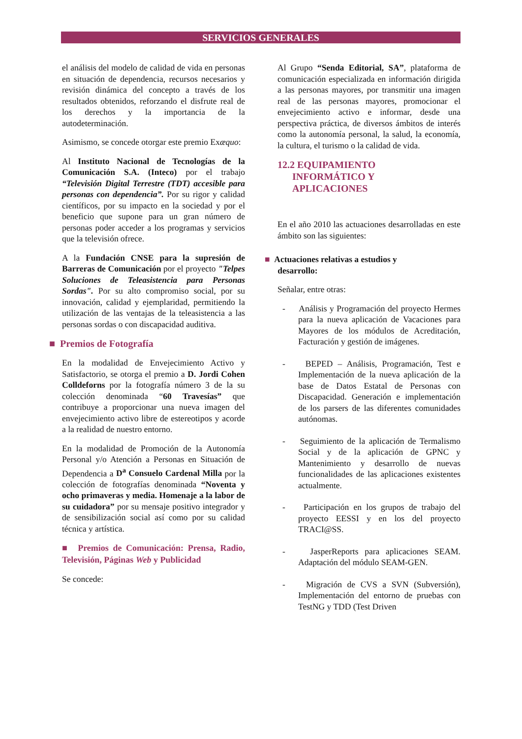SERVICIOS GENERALES
el análisis del modelo de calidad de vida en personas en situación de dependencia, recursos necesarios y revisión dinámica del concepto a través de los resultados obtenidos, reforzando el disfrute real de los derechos y la importancia de la autodeterminación.
Asimismo, se concede otorgar este premio Exæquo:
Al Instituto Nacional de Tecnologías de la Comunicación S.A. (Inteco) por el trabajo “Televisión Digital Terrestre (TDT) accesible para personas con dependencia”. Por su rigor y calidad científicos, por su impacto en la sociedad y por el beneficio que supone para un gran número de personas poder acceder a los programas y servicios que la televisión ofrece.
A la Fundación CNSE para la supresión de Barreras de Comunicación por el proyecto "Telpes Soluciones de Teleasistencia para Personas Sordas". Por su alto compromiso social, por su innovación, calidad y ejemplaridad, permitiendo la utilización de las ventajas de la teleasistencia a las personas sordas o con discapacidad auditiva.
■ Premios de Fotografía
En la modalidad de Envejecimiento Activo y Satisfactorio, se otorga el premio a D. Jordi Cohen Colldeforns por la fotografía número 3 de la su colección denominada “60 Travesías” que contribuye a proporcionar una nueva imagen del envejecimiento activo libre de estereotipos y acorde a la realidad de nuestro entorno.
En la modalidad de Promoción de la Autonomía Personal y/o Atención a Personas en Situación de Dependencia a D<sup>a</sup> Consuelo Cardenal Milla por la colección de fotografías denominada “Noventa y ocho primaveras y media. Homenaje a la labor de su cuidadora” por su mensaje positivo integrador y de sensibilización social así como por su calidad técnica y artística.
■ Premios de Comunicación: Prensa, Radio, Televisión, Páginas Web y Publicidad
Se concede:
Al Grupo “Senda Editorial, SA”, plataforma de comunicación especializada en información dirigida a las personas mayores, por transmitir una imagen real de las personas mayores, promocionar el envejecimiento activo e informar, desde una perspectiva práctica, de diversos ámbitos de interés como la autonomía personal, la salud, la economía, la cultura, el turismo o la calidad de vida.
12.2 EQUIPAMIENTO
INFORMÁTICO Y
APLICACIONES
En el año 2010 las actuaciones desarrolladas en este ámbito son las siguientes:
■ Actuaciones relativas a estudios y
desarrollo:
Señalar, entre otras:
- Análisis y Programación del proyecto Hermes para la nueva aplicación de Vacaciones para Mayores de los módulos de Acreditación, Facturación y gestión de imágenes.
- BEPED – Análisis, Programación, Test e Implementación de la nueva aplicación de la base de Datos Estatal de Personas con Discapacidad. Generación e implementación de los parsers de las diferentes comunidades autónomas.
- Seguimiento de la aplicación de Termalismo Social y de la aplicación de GPNC y Mantenimiento y desarrollo de nuevas funcionalidades de las aplicaciones existentes actualmente.
- Participación en los grupos de trabajo del proyecto EESSI y en los del proyecto TRACI@SS.
- JasperReports para aplicaciones SEAM. Adaptación del módulo SEAM-GEN.
- Migración de CVS a SVN (Subversión), Implementación del entorno de pruebas con TestNG y TDD (Test Driven